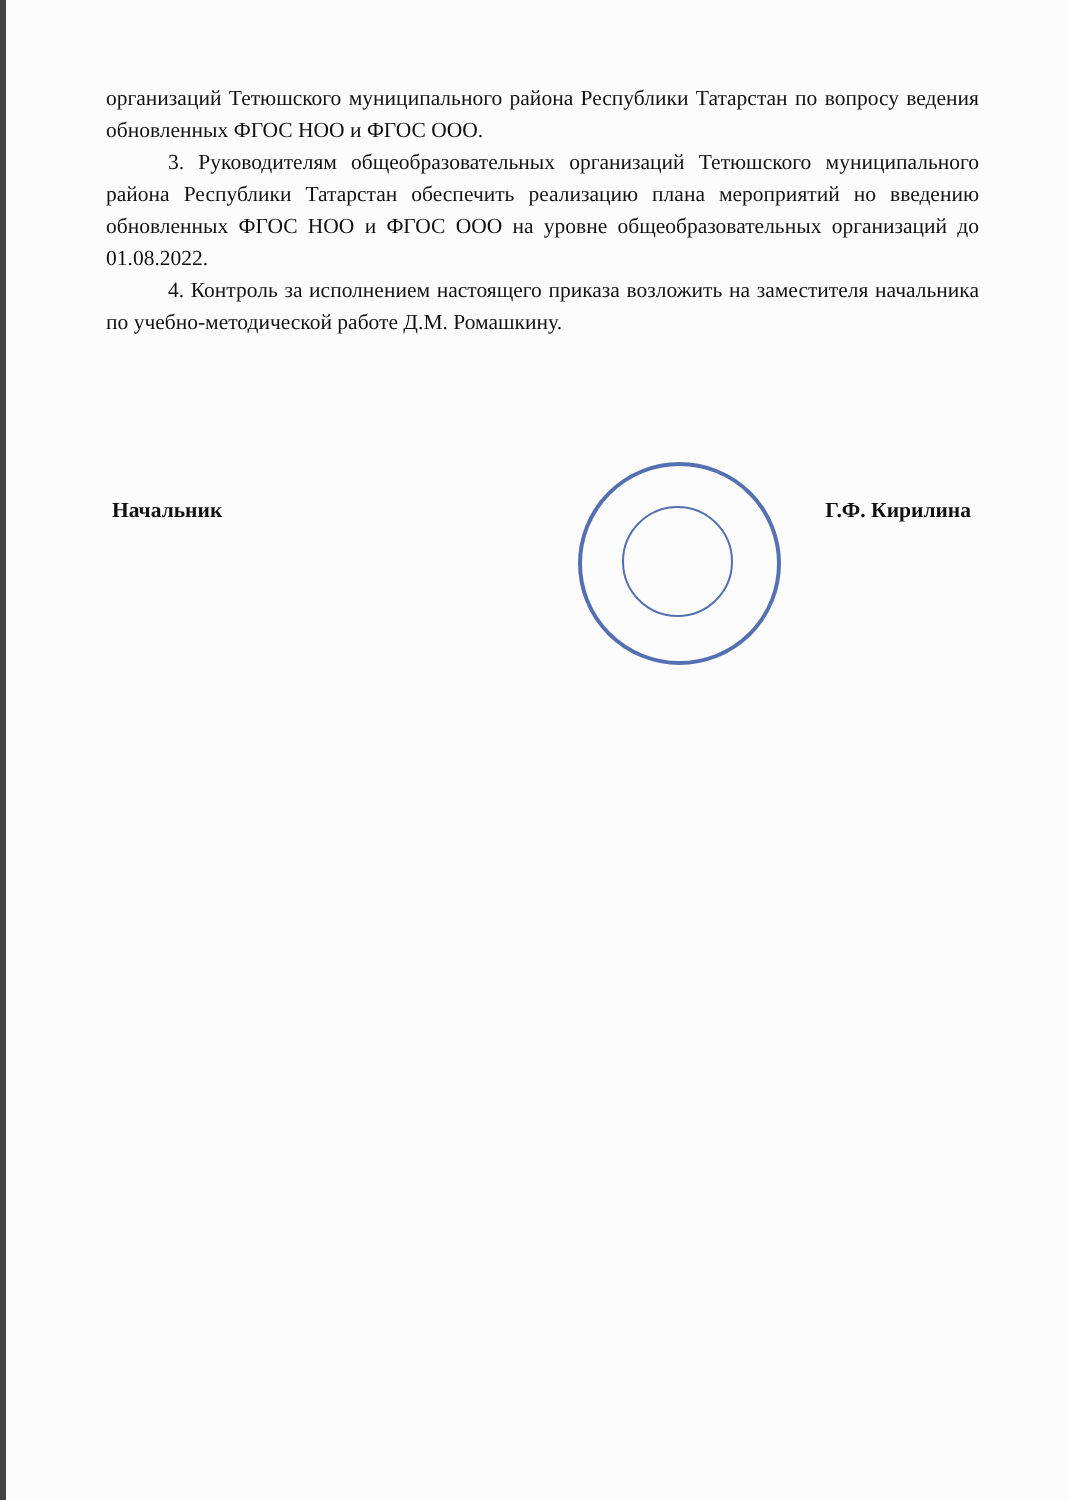организаций Тетюшского муниципального района Республики Татарстан по вопросу ведения обновленных ФГОС НОО и ФГОС ООО.
3. Руководителям общеобразовательных организаций Тетюшского муниципального района Республики Татарстан обеспечить реализацию плана мероприятий но введению обновленных ФГОС НОО и ФГОС ООО на уровне общеобразовательных организаций до 01.08.2022.
4. Контроль за исполнением настоящего приказа возложить на заместителя начальника по учебно-методической работе Д.М. Ромашкину.
Начальник Г.Ф. Кирилина